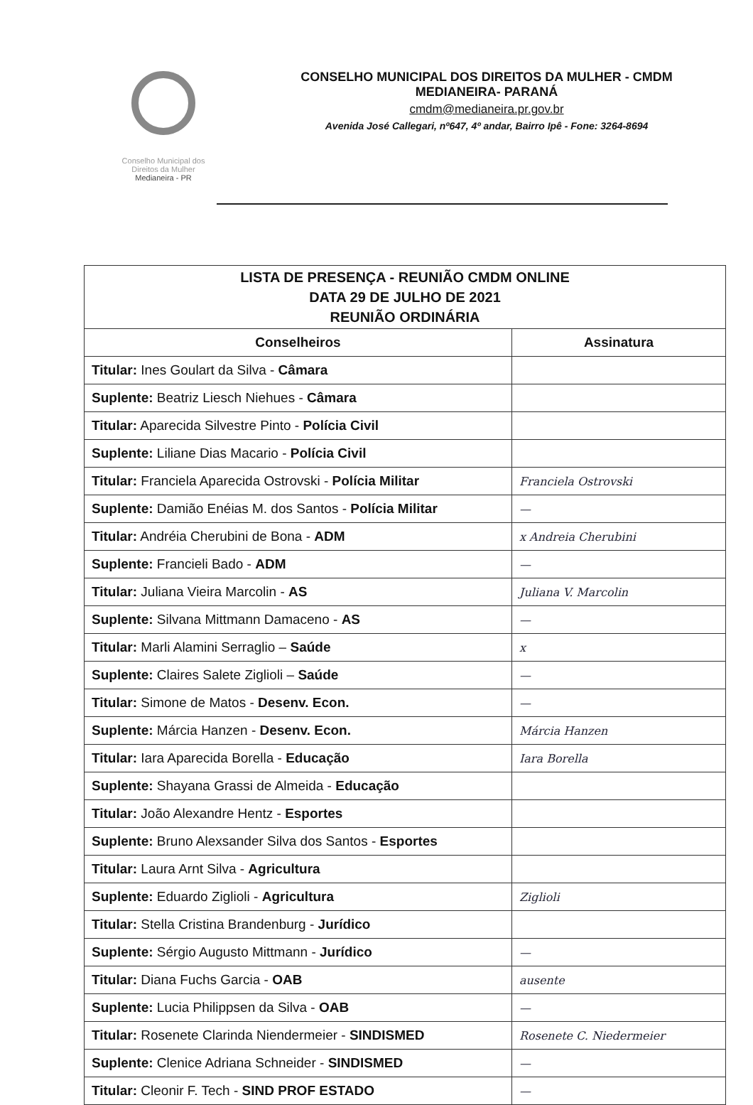Conselho Municipal dos
Direitos da Mulher
Medianeira - PR
CONSELHO MUNICIPAL DOS DIREITOS DA MULHER - CMDM
MEDIANEIRA- PARANÁ
cmdm@medianeira.pr.gov.br
Avenida José Callegari, nº647, 4º andar, Bairro Ipê - Fone: 3264-8694
| LISTA DE PRESENÇA - REUNIÃO CMDM ONLINE DATA 29 DE JULHO DE 2021 REUNIÃO ORDINÁRIA | |
| Conselheiros | Assinatura |
| Titular: Ines Goulart da Silva - Câmara | |
| Suplente: Beatriz Liesch Niehues - Câmara | |
| Titular: Aparecida Silvestre Pinto - Polícia Civil | |
| Suplente: Liliane Dias Macario - Polícia Civil | |
| Titular: Franciela Aparecida Ostrovski - Polícia Militar | Franciela Ostrovski |
| Suplente: Damião Enéias M. dos Santos - Polícia Militar | — |
| Titular: Andréia Cherubini de Bona - ADM | x Andreia Cherubini |
| Suplente: Francieli Bado - ADM | — |
| Titular: Juliana Vieira Marcolin - AS | Juliana V. Marcolin |
| Suplente: Silvana Mittmann Damaceno - AS | — |
| Titular: Marli Alamini Serraglio – Saúde | x |
| Suplente: Claires Salete Ziglioli – Saúde | — |
| Titular: Simone de Matos - Desenv. Econ. | — |
| Suplente: Márcia Hanzen - Desenv. Econ. | Márcia Hanzen |
| Titular: Iara Aparecida Borella - Educação | Iara Borella |
| Suplente: Shayana Grassi de Almeida - Educação | |
| Titular: João Alexandre Hentz - Esportes | |
| Suplente: Bruno Alexsander Silva dos Santos - Esportes | |
| Titular: Laura Arnt Silva - Agricultura | |
| Suplente: Eduardo Ziglioli - Agricultura | Ziglioli |
| Titular: Stella Cristina Brandenburg - Jurídico | |
| Suplente: Sérgio Augusto Mittmann - Jurídico | — |
| Titular: Diana Fuchs Garcia - OAB | ausente |
| Suplente: Lucia Philippsen da Silva - OAB | — |
| Titular: Rosenete Clarinda Niendermeier - SINDISMED | Rosenete C. Niedermeier |
| Suplente: Clenice Adriana Schneider - SINDISMED | — |
| Titular: Cleonir F. Tech - SIND PROF ESTADO | — |